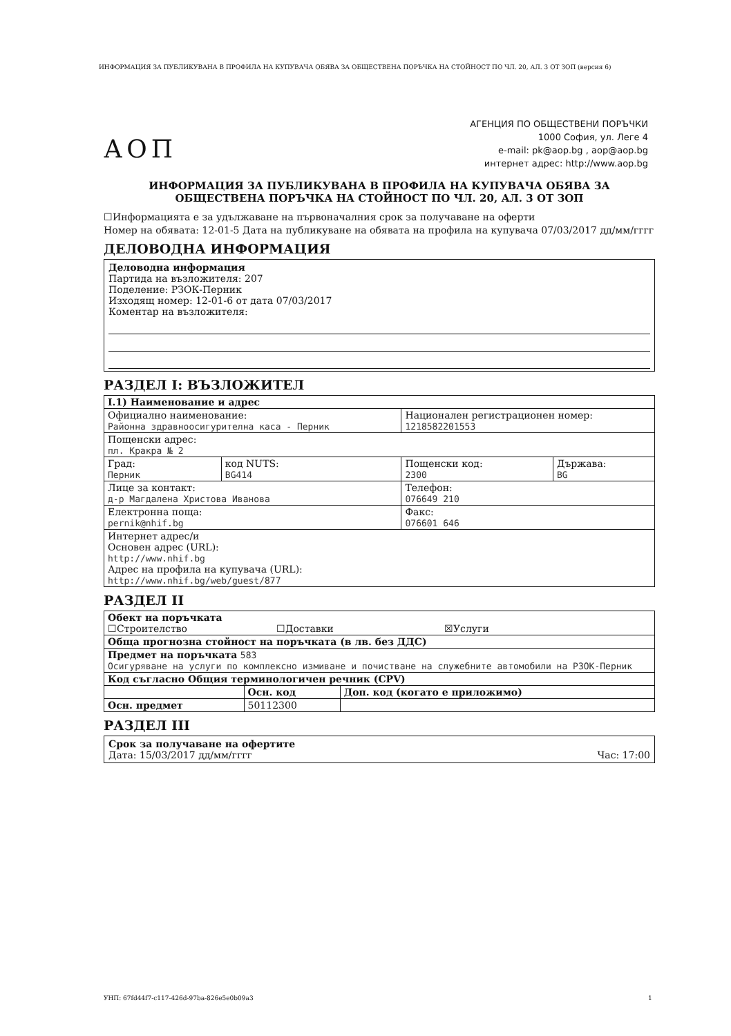ИНФОРМАЦИЯ ЗА ПУБЛИКУВАНА В ПРОФИЛА НА КУПУВАЧА ОБЯВА ЗА ОБЩЕСТВЕНА ПОРЪЧКА НА СТОЙНОСТ ПО ЧЛ. 20, АЛ. 3 ОТ ЗОП (версия 6)
АОП
АГЕНЦИЯ ПО ОБЩЕСТВЕНИ ПОРЪЧКИ
1000 София, ул. Леге 4
e-mail: pk@aop.bg , aop@aop.bg
интернет адрес: http://www.aop.bg
ИНФОРМАЦИЯ ЗА ПУБЛИКУВАНА В ПРОФИЛА НА КУПУВАЧА ОБЯВА ЗА ОБЩЕСТВЕНА ПОРЪЧКА НА СТОЙНОСТ ПО ЧЛ. 20, АЛ. 3 ОТ ЗОП
☐Информацията е за удължаване на първоначалния срок за получаване на оферти
Номер на обявата: 12-01-5 Дата на публикуване на обявата на профила на купувача 07/03/2017 дд/мм/гггг
ДЕЛОВОДНА ИНФОРМАЦИЯ
Деловодна информация
Партида на възложителя: 207
Поделение: РЗОК-Перник
Изходящ номер: 12-01-6 от дата 07/03/2017
Коментар на възложителя:
РАЗДЕЛ I: ВЪЗЛОЖИТЕЛ
| I.1) Наименование и адрес | | | |
| Официално наименование: Районна здравноосигурителна каса - Перник | | Национален регистрационен номер: 1218582201553 | |
| Пощенски адрес: пл. Кракра № 2 | | | |
| Град: Перник | код NUTS: BG414 | Пощенски код: 2300 | Държава: BG |
| Лице за контакт: д-р Магдалена Христова Иванова | | Телефон: 076649 210 | |
| Електронна поща: pernik@nhif.bg | | Факс: 076601 646 | |
| Интернет адрес/и Основен адрес (URL): http://www.nhif.bg Адрес на профила на купувача (URL): http://www.nhif.bg/web/guest/877 | | | |
РАЗДЕЛ II
| Обект на поръчката ☐Строителство ☐Доставки ☒Услуги | | |
| Обща прогнозна стойност на поръчката (в лв. без ДДС) | | |
| Предмет на поръчката 583 Осигуряване на услуги по комплексно измиване и почистване на служебните автомобили на РЗОК-Перник | | |
| Код съгласно Общия терминологичен речник (CPV) | | |
| | Осн. код | Доп. код (когато е приложимо) |
| Осн. предмет | 50112300 | |
РАЗДЕЛ III
Срок за получаване на офертите
Дата: 15/03/2017 дд/мм/гггг Час: 17:00
УНП: 67fd44f7-c117-426d-97ba-826e5e0b09a3
1